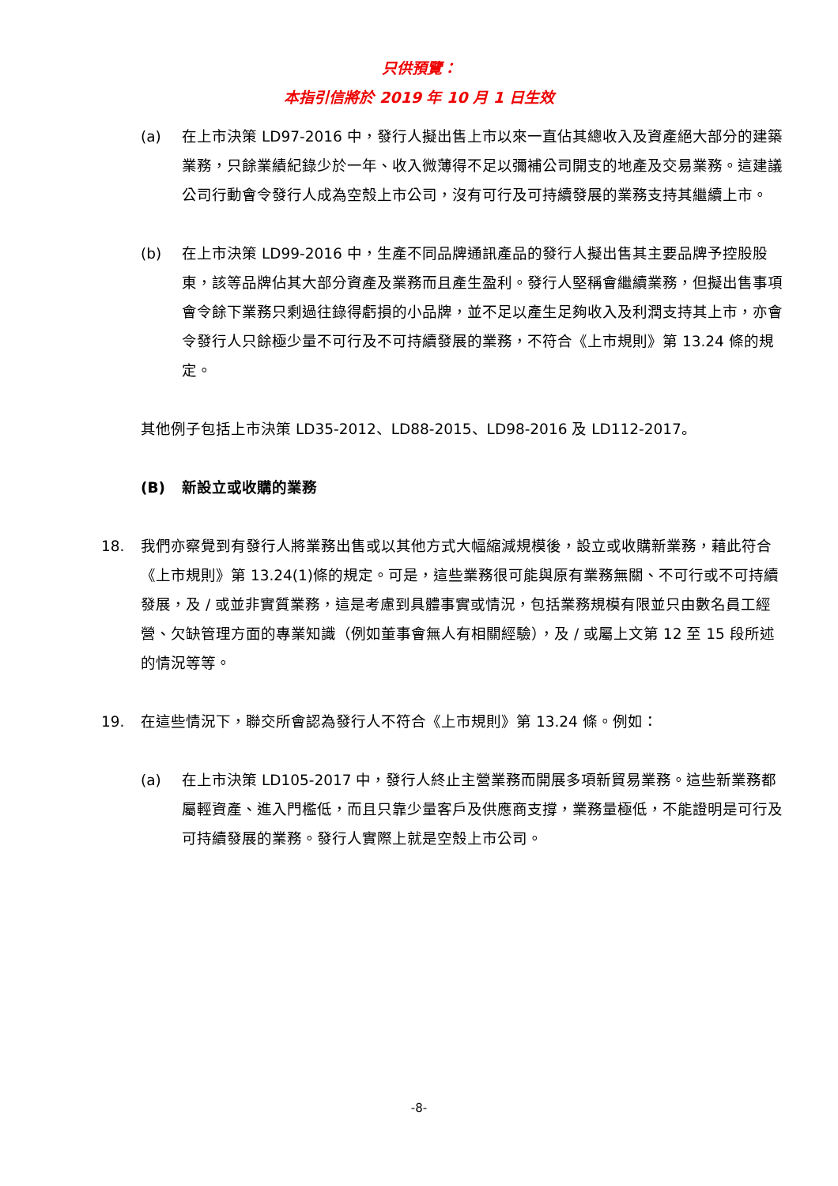只供預覽：
本指引信將於 2019 年 10 月 1 日生效
(a) 在上市決策 LD97-2016 中，發行人擬出售上市以來一直佔其總收入及資產絕大部分的建築業務，只餘業績紀錄少於一年、收入微薄得不足以彌補公司開支的地產及交易業務。這建議公司行動會令發行人成為空殼上市公司，沒有可行及可持續發展的業務支持其繼續上市。
(b) 在上市決策 LD99-2016 中，生產不同品牌通訊產品的發行人擬出售其主要品牌予控股股東，該等品牌佔其大部分資產及業務而且產生盈利。發行人堅稱會繼續業務，但擬出售事項會令餘下業務只剩過往錄得虧損的小品牌，並不足以產生足夠收入及利潤支持其上市，亦會令發行人只餘極少量不可行及不可持續發展的業務，不符合《上市規則》第 13.24 條的規定。
其他例子包括上市決策 LD35-2012、LD88-2015、LD98-2016 及 LD112-2017。
(B) 新設立或收購的業務
18. 我們亦察覺到有發行人將業務出售或以其他方式大幅縮減規模後，設立或收購新業務，藉此符合《上市規則》第 13.24(1)條的規定。可是，這些業務很可能與原有業務無關、不可行或不可持續發展，及 / 或並非實質業務，這是考慮到具體事實或情況，包括業務規模有限並只由數名員工經營、欠缺管理方面的專業知識（例如董事會無人有相關經驗），及 / 或屬上文第 12 至 15 段所述的情況等等。
19. 在這些情況下，聯交所會認為發行人不符合《上市規則》第 13.24 條。例如：
(a) 在上市決策 LD105-2017 中，發行人終止主營業務而開展多項新貿易業務。這些新業務都屬輕資產、進入門檻低，而且只靠少量客戶及供應商支撐，業務量極低，不能證明是可行及可持續發展的業務。發行人實際上就是空殼上市公司。
-8-